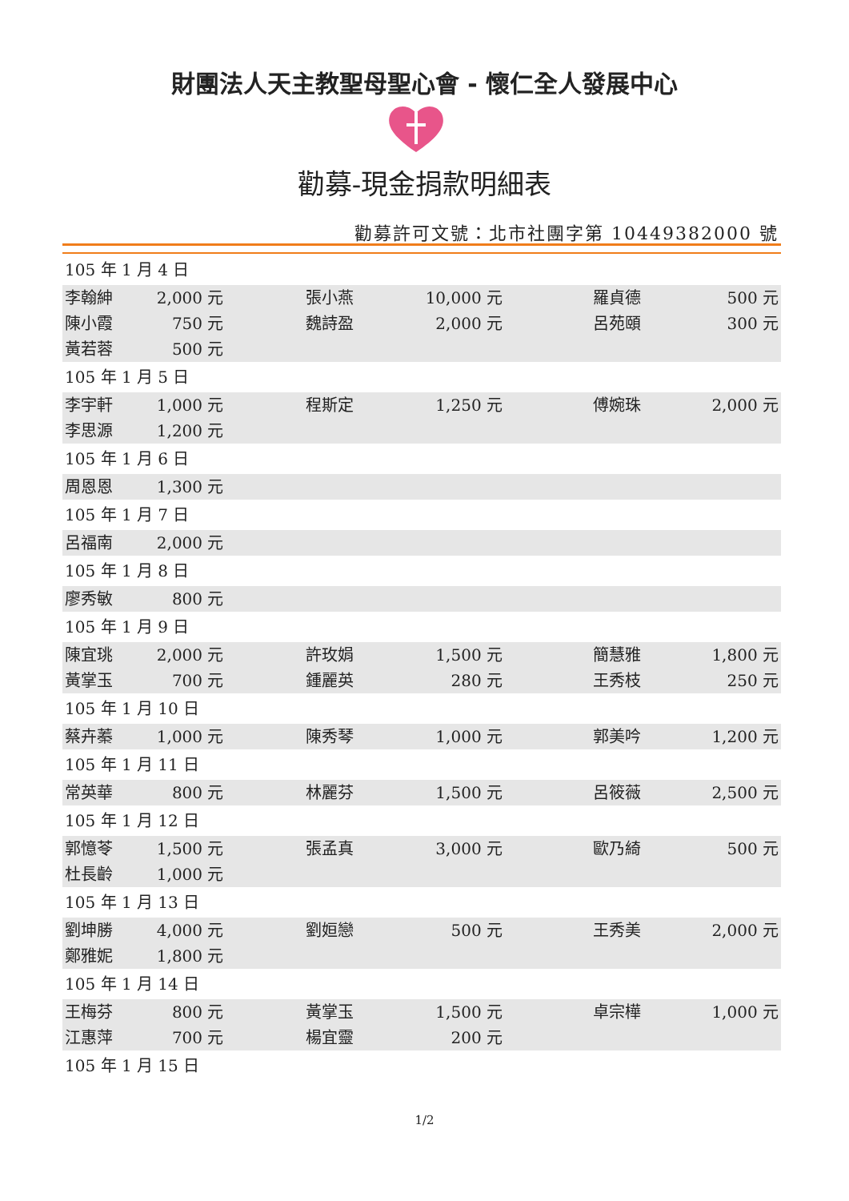財團法人天主教聖母聖心會 - 懷仁全人發展中心
勸募-現金捐款明細表
勸募許可文號：北市社團字第 10449382000 號
| 105 年 1 月 4 日 | | | | | |
| 李翰紳 | 2,000 元 | 張小燕 | 10,000 元 | 羅貞德 | 500 元 |
| 陳小霞 | 750 元 | 魏詩盈 | 2,000 元 | 呂苑頤 | 300 元 |
| 黃若蓉 | 500 元 | | | | |
| 105 年 1 月 5 日 | | | | | |
| 李宇軒 | 1,000 元 | 程斯定 | 1,250 元 | 傅婉珠 | 2,000 元 |
| 李思源 | 1,200 元 | | | | |
| 105 年 1 月 6 日 | | | | | |
| 周恩恩 | 1,300 元 | | | | |
| 105 年 1 月 7 日 | | | | | |
| 呂福南 | 2,000 元 | | | | |
| 105 年 1 月 8 日 | | | | | |
| 廖秀敏 | 800 元 | | | | |
| 105 年 1 月 9 日 | | | | | |
| 陳宜珧 | 2,000 元 | 許玫娟 | 1,500 元 | 簡慧雅 | 1,800 元 |
| 黃掌玉 | 700 元 | 鍾麗英 | 280 元 | 王秀枝 | 250 元 |
| 105 年 1 月 10 日 | | | | | |
| 蔡卉蓁 | 1,000 元 | 陳秀琴 | 1,000 元 | 郭美吟 | 1,200 元 |
| 105 年 1 月 11 日 | | | | | |
| 常英華 | 800 元 | 林麗芬 | 1,500 元 | 呂筱薇 | 2,500 元 |
| 105 年 1 月 12 日 | | | | | |
| 郭憶苓 | 1,500 元 | 張孟真 | 3,000 元 | 歐乃綺 | 500 元 |
| 杜長齡 | 1,000 元 | | | | |
| 105 年 1 月 13 日 | | | | | |
| 劉坤勝 | 4,000 元 | 劉姮戀 | 500 元 | 王秀美 | 2,000 元 |
| 鄭雅妮 | 1,800 元 | | | | |
| 105 年 1 月 14 日 | | | | | |
| 王梅芬 | 800 元 | 黃掌玉 | 1,500 元 | 卓宗樺 | 1,000 元 |
| 江惠萍 | 700 元 | 楊宜靈 | 200 元 | | |
| 105 年 1 月 15 日 | | | | | |
1/2